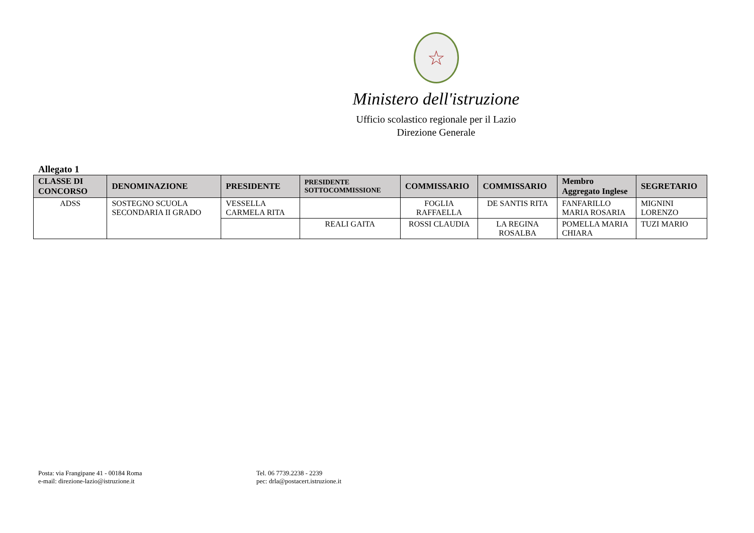☆
Ministero dell'istruzione
Ufficio scolastico regionale per il Lazio
Direzione Generale
Allegato 1
| CLASSE DI CONCORSO | DENOMINAZIONE | PRESIDENTE | PRESIDENTE SOTTOCOMMISSIONE | COMMISSARIO | COMMISSARIO | Membro Aggregato Inglese | SEGRETARIO |
| --- | --- | --- | --- | --- | --- | --- | --- |
| ADSS | SOSTEGNO SCUOLA SECONDARIA II GRADO | VESSELLA CARMELA RITA | | FOGLIA RAFFAELLA | DE SANTIS RITA | FANFARILLO MARIA ROSARIA | MIGNINI LORENZO |
| | | | REALI GAITA | ROSSI CLAUDIA | LA REGINA ROSALBA | POMELLA MARIA CHIARA | TUZI MARIO |
Posta: via Frangipane 41 - 00184 Roma
e-mail: direzione-lazio@istruzione.it
Tel. 06 7739.2238 - 2239
pec: drla@postacert.istruzione.it